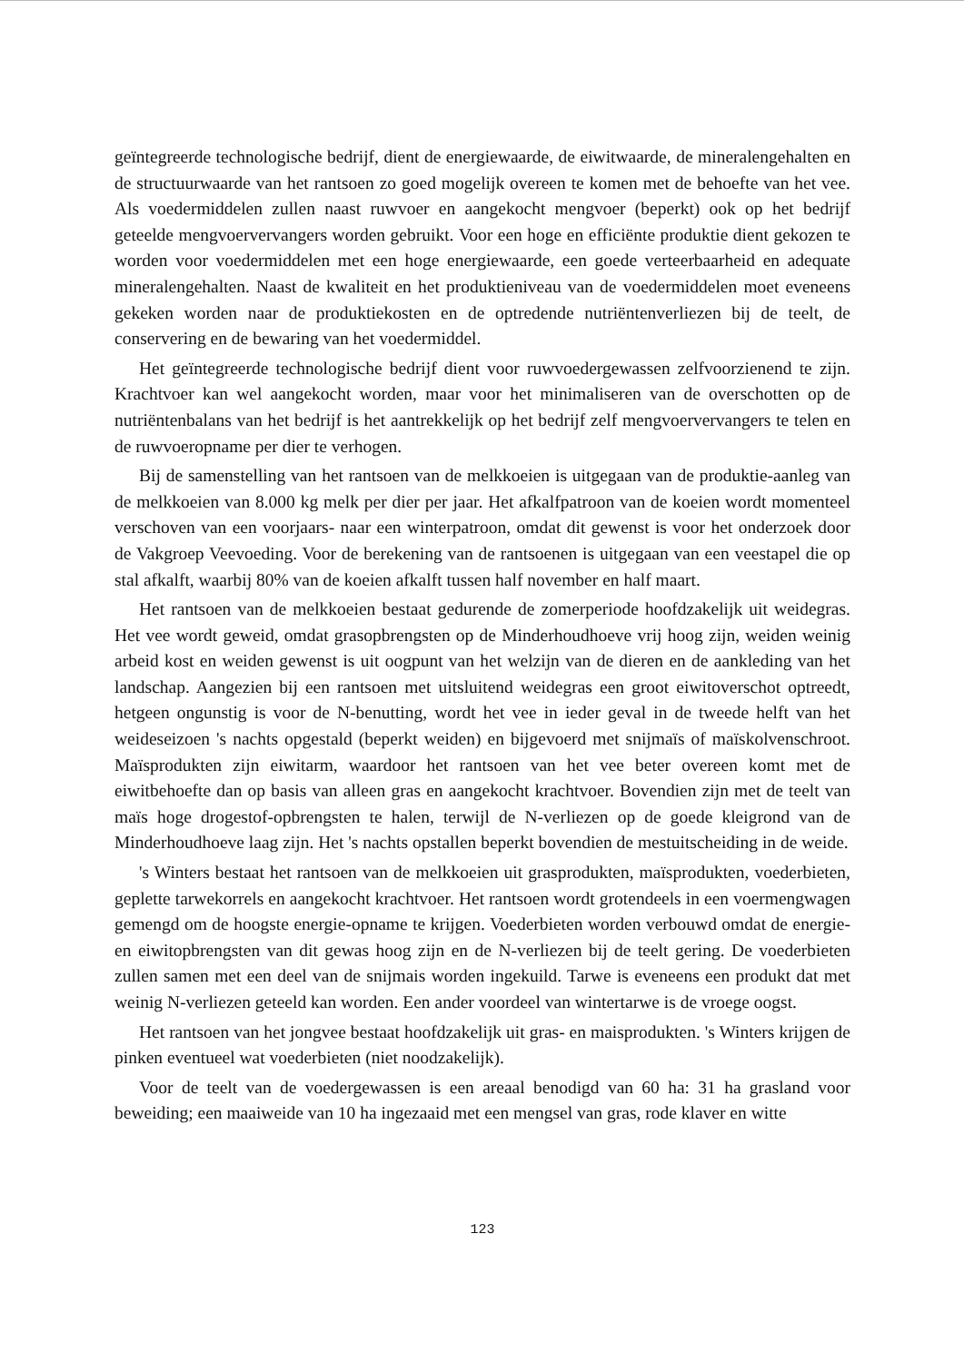geïntegreerde technologische bedrijf, dient de energiewaarde, de eiwitwaarde, de mineralengehalten en de structuurwaarde van het rantsoen zo goed mogelijk overeen te komen met de behoefte van het vee. Als voedermiddelen zullen naast ruwvoer en aangekocht mengvoer (beperkt) ook op het bedrijf geteelde mengvoervervangers worden gebruikt. Voor een hoge en efficiënte produktie dient gekozen te worden voor voedermiddelen met een hoge energiewaarde, een goede verteerbaarheid en adequate mineralengehalten. Naast de kwaliteit en het produktieniveau van de voedermiddelen moet eveneens gekeken worden naar de produktiekosten en de optredende nutriëntenverliezen bij de teelt, de conservering en de bewaring van het voedermiddel.
Het geïntegreerde technologische bedrijf dient voor ruwvoedergewassen zelfvoorzienend te zijn. Krachtvoer kan wel aangekocht worden, maar voor het minimaliseren van de overschotten op de nutriëntenbalans van het bedrijf is het aantrekkelijk op het bedrijf zelf mengvoervervangers te telen en de ruwvoeropname per dier te verhogen.
Bij de samenstelling van het rantsoen van de melkkoeien is uitgegaan van de produktie-aanleg van de melkkoeien van 8.000 kg melk per dier per jaar. Het afkalfpatroon van de koeien wordt momenteel verschoven van een voorjaars- naar een winterpatroon, omdat dit gewenst is voor het onderzoek door de Vakgroep Veevoeding. Voor de berekening van de rantsoenen is uitgegaan van een veestapel die op stal afkalft, waarbij 80% van de koeien afkalft tussen half november en half maart.
Het rantsoen van de melkkoeien bestaat gedurende de zomerperiode hoofdzakelijk uit weidegras. Het vee wordt geweid, omdat grasopbrengsten op de Minderhoudhoeve vrij hoog zijn, weiden weinig arbeid kost en weiden gewenst is uit oogpunt van het welzijn van de dieren en de aankleding van het landschap. Aangezien bij een rantsoen met uitsluitend weidegras een groot eiwitoverschot optreedt, hetgeen ongunstig is voor de N-benutting, wordt het vee in ieder geval in de tweede helft van het weideseizoen 's nachts opgestald (beperkt weiden) en bijgevoerd met snijmaïs of maïskolvenschroot. Maïsprodukten zijn eiwitarm, waardoor het rantsoen van het vee beter overeen komt met de eiwitbehoefte dan op basis van alleen gras en aangekocht krachtvoer. Bovendien zijn met de teelt van maïs hoge drogestof-opbrengsten te halen, terwijl de N-verliezen op de goede kleigrond van de Minderhoudhoeve laag zijn. Het 's nachts opstallen beperkt bovendien de mestuitscheiding in de weide.
's Winters bestaat het rantsoen van de melkkoeien uit grasprodukten, maïsprodukten, voederbieten, geplette tarwekorrels en aangekocht krachtvoer. Het rantsoen wordt grotendeels in een voermengwagen gemengd om de hoogste energie-opname te krijgen. Voederbieten worden verbouwd omdat de energie- en eiwitopbrengsten van dit gewas hoog zijn en de N-verliezen bij de teelt gering. De voederbieten zullen samen met een deel van de snijmais worden ingekuild. Tarwe is eveneens een produkt dat met weinig N-verliezen geteeld kan worden. Een ander voordeel van wintertarwe is de vroege oogst.
Het rantsoen van het jongvee bestaat hoofdzakelijk uit gras- en maisprodukten. 's Winters krijgen de pinken eventueel wat voederbieten (niet noodzakelijk).
Voor de teelt van de voedergewassen is een areaal benodigd van 60 ha: 31 ha grasland voor beweiding; een maaiweide van 10 ha ingezaaid met een mengsel van gras, rode klaver en witte
123